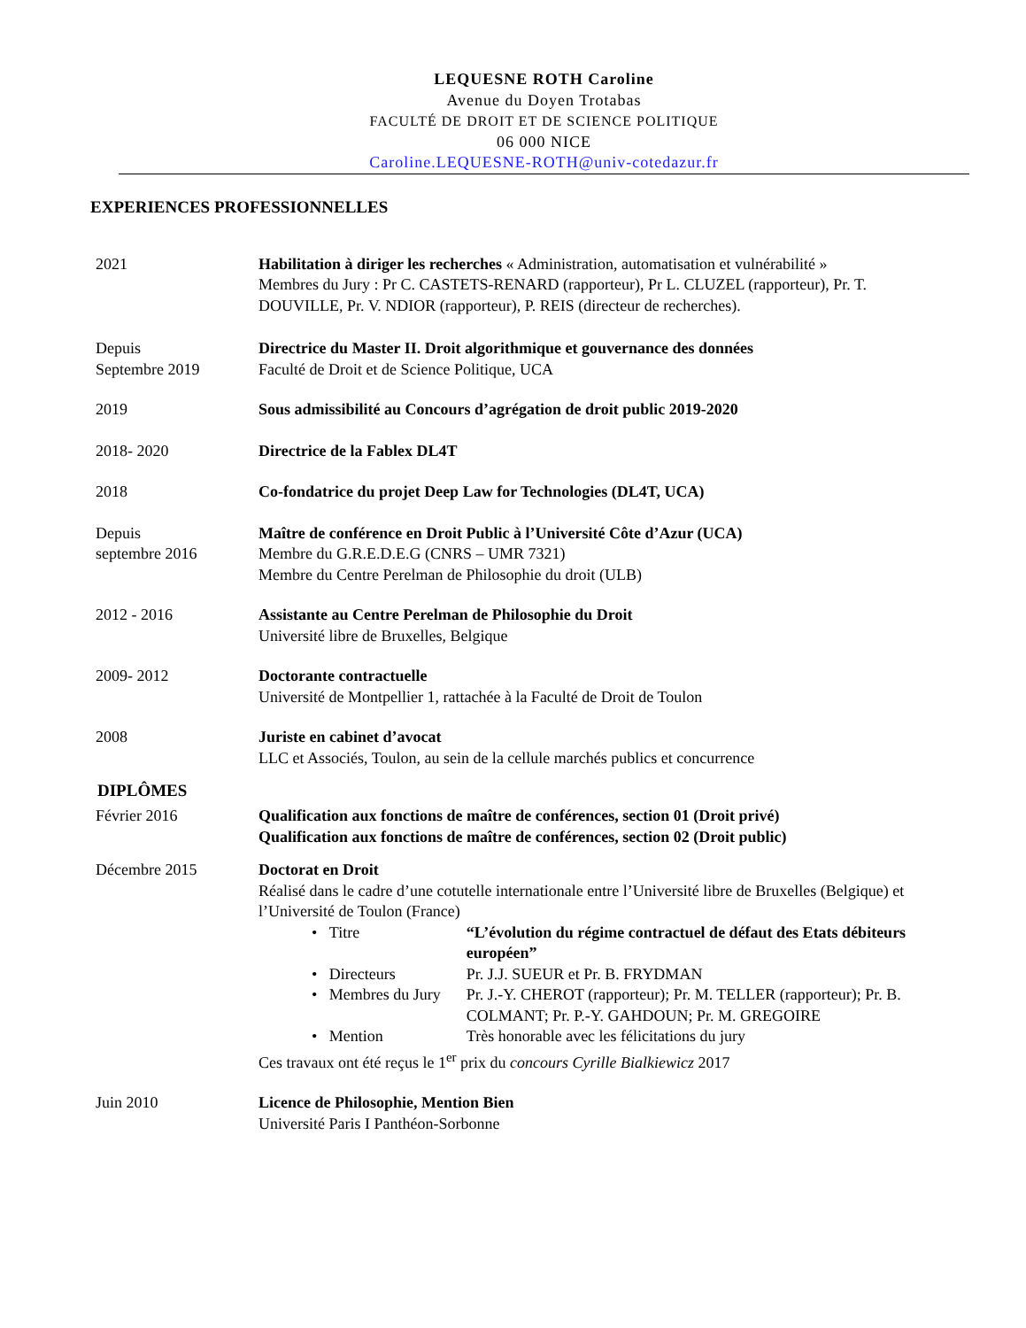LEQUESNE ROTH Caroline
Avenue du Doyen Trotabas
FACULTÉ DE DROIT ET DE SCIENCE POLITIQUE
06 000 NICE
Caroline.LEQUESNE-ROTH@univ-cotedazur.fr
EXPERIENCES PROFESSIONNELLES
2021 Habilitation à diriger les recherches « Administration, automatisation et vulnérabilité »
Membres du Jury : Pr C. CASTETS-RENARD (rapporteur), Pr L. CLUZEL (rapporteur), Pr. T. DOUVILLE, Pr. V. NDIOR (rapporteur), P. REIS (directeur de recherches).
Depuis
Septembre 2019
Directrice du Master II. Droit algorithmique et gouvernance des données
Faculté de Droit et de Science Politique, UCA
2019 Sous admissibilité au Concours d’agrégation de droit public 2019-2020
2018- 2020 Directrice de la Fablex DL4T
2018 Co-fondatrice du projet Deep Law for Technologies (DL4T, UCA)
Depuis
septembre 2016
Maître de conférence en Droit Public à l’Université Côte d’Azur (UCA)
Membre du G.R.E.D.E.G (CNRS – UMR 7321)
Membre du Centre Perelman de Philosophie du droit (ULB)
2012 - 2016 Assistante au Centre Perelman de Philosophie du Droit
Université libre de Bruxelles, Belgique
2009- 2012 Doctorante contractuelle
Université de Montpellier 1, rattachée à la Faculté de Droit de Toulon
2008 Juriste en cabinet d’avocat
LLC et Associés, Toulon, au sein de la cellule marchés publics et concurrence
DIPLÔMES
Février 2016 Qualification aux fonctions de maître de conférences, section 01 (Droit privé)
Qualification aux fonctions de maître de conférences, section 02 (Droit public)
Décembre 2015 Doctorat en Droit
Réalisé dans le cadre d’une cotutelle internationale entre l’Université libre de Bruxelles (Belgique) et l’Université de Toulon (France)
• Titre “L’évolution du régime contractuel de défaut des Etats débiteurs européen”
• Directeurs Pr. J.J. SUEUR et Pr. B. FRYDMAN
• Membres du Jury Pr. J.-Y. CHEROT (rapporteur); Pr. M. TELLER (rapporteur); Pr. B. COLMANT; Pr. P.-Y. GAHDOUN; Pr. M. GREGOIRE
• Mention Très honorable avec les félicitations du jury
Ces travaux ont été reçus le 1<sup>er</sup> prix du concours Cyrille Bialkiewicz 2017
Juin 2010 Licence de Philosophie, Mention Bien
Université Paris I Panthéon-Sorbonne